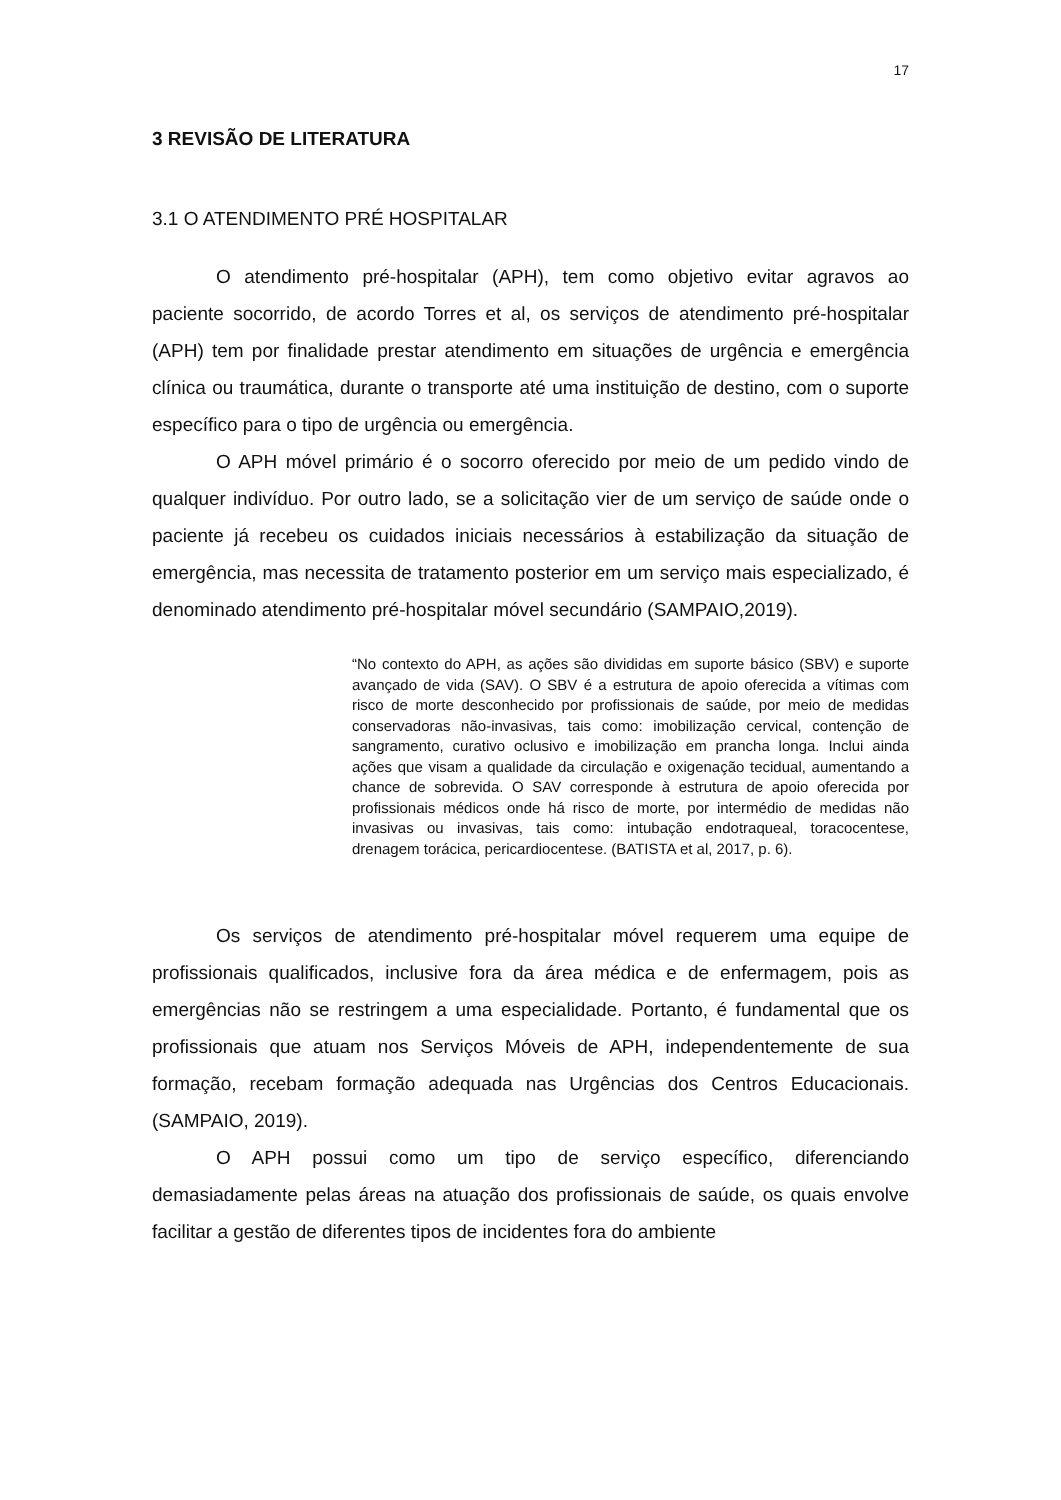17
3 REVISÃO DE LITERATURA
3.1 O ATENDIMENTO PRÉ HOSPITALAR
O atendimento pré-hospitalar (APH), tem como objetivo evitar agravos ao paciente socorrido, de acordo Torres et al, os serviços de atendimento pré-hospitalar (APH) tem por finalidade prestar atendimento em situações de urgência e emergência clínica ou traumática, durante o transporte até uma instituição de destino, com o suporte específico para o tipo de urgência ou emergência.
O APH móvel primário é o socorro oferecido por meio de um pedido vindo de qualquer indivíduo. Por outro lado, se a solicitação vier de um serviço de saúde onde o paciente já recebeu os cuidados iniciais necessários à estabilização da situação de emergência, mas necessita de tratamento posterior em um serviço mais especializado, é denominado atendimento pré-hospitalar móvel secundário (SAMPAIO,2019).
“No contexto do APH, as ações são divididas em suporte básico (SBV) e suporte avançado de vida (SAV). O SBV é a estrutura de apoio oferecida a vítimas com risco de morte desconhecido por profissionais de saúde, por meio de medidas conservadoras não-invasivas, tais como: imobilização cervical, contenção de sangramento, curativo oclusivo e imobilização em prancha longa. Inclui ainda ações que visam a qualidade da circulação e oxigenação tecidual, aumentando a chance de sobrevida. O SAV corresponde à estrutura de apoio oferecida por profissionais médicos onde há risco de morte, por intermédio de medidas não invasivas ou invasivas, tais como: intubação endotraqueal, toracocentese, drenagem torácica, pericardiocentese. (BATISTA et al, 2017, p. 6).
Os serviços de atendimento pré-hospitalar móvel requerem uma equipe de profissionais qualificados, inclusive fora da área médica e de enfermagem, pois as emergências não se restringem a uma especialidade. Portanto, é fundamental que os profissionais que atuam nos Serviços Móveis de APH, independentemente de sua formação, recebam formação adequada nas Urgências dos Centros Educacionais. (SAMPAIO, 2019).
O APH possui como um tipo de serviço específico, diferenciando demasiadamente pelas áreas na atuação dos profissionais de saúde, os quais envolve facilitar a gestão de diferentes tipos de incidentes fora do ambiente